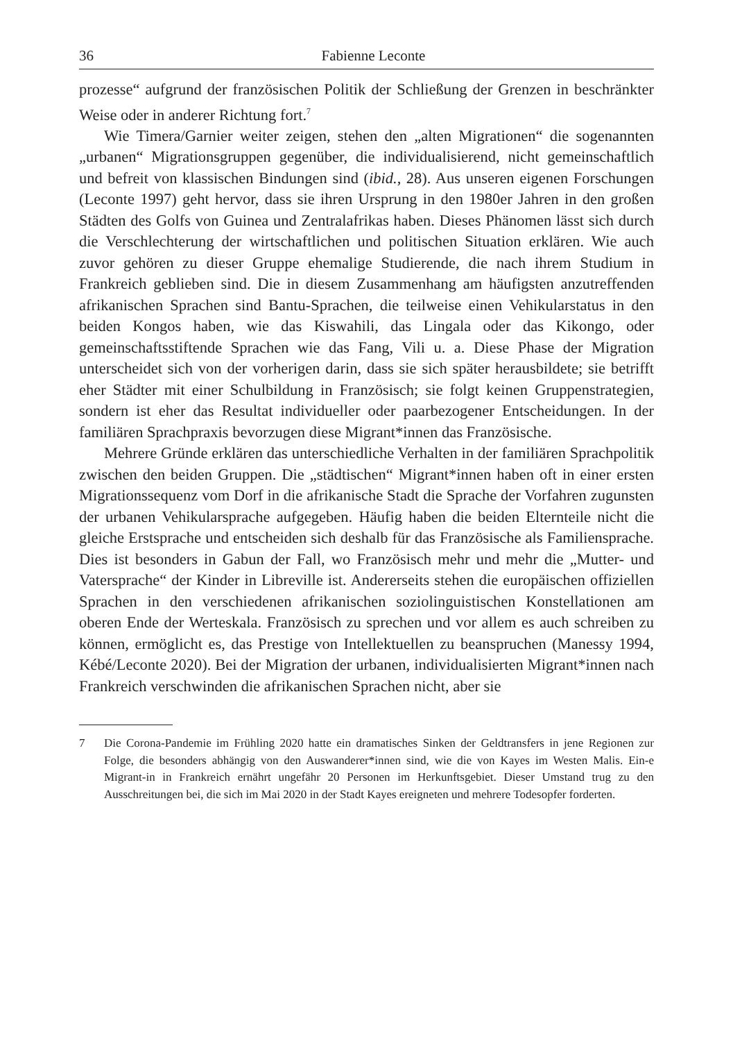36 Fabienne Leconte
prozesse“ aufgrund der französischen Politik der Schließung der Grenzen in beschränkter Weise oder in anderer Richtung fort.<sup>7</sup>
Wie Timera/Garnier weiter zeigen, stehen den „alten Migrationen“ die sogenannten „urbanen“ Migrationsgruppen gegenüber, die individualisierend, nicht gemeinschaftlich und befreit von klassischen Bindungen sind (ibid., 28). Aus unseren eigenen Forschungen (Leconte 1997) geht hervor, dass sie ihren Ursprung in den 1980er Jahren in den großen Städten des Golfs von Guinea und Zentralafrikas haben. Dieses Phänomen lässt sich durch die Verschlechterung der wirtschaftlichen und politischen Situation erklären. Wie auch zuvor gehören zu dieser Gruppe ehemalige Studierende, die nach ihrem Studium in Frankreich geblieben sind. Die in diesem Zusammenhang am häufigsten anzutreffenden afrikanischen Sprachen sind Bantu-Sprachen, die teilweise einen Vehikularstatus in den beiden Kongos haben, wie das Kiswahili, das Lingala oder das Kikongo, oder gemeinschaftsstiftende Sprachen wie das Fang, Vili u. a. Diese Phase der Migration unterscheidet sich von der vorherigen darin, dass sie sich später herausbildete; sie betrifft eher Städter mit einer Schulbildung in Französisch; sie folgt keinen Gruppenstrategien, sondern ist eher das Resultat individueller oder paarbezogener Entscheidungen. In der familiären Sprachpraxis bevorzugen diese Migrant*innen das Französische.
Mehrere Gründe erklären das unterschiedliche Verhalten in der familiären Sprachpolitik zwischen den beiden Gruppen. Die „städtischen“ Migrant*innen haben oft in einer ersten Migrationssequenz vom Dorf in die afrikanische Stadt die Sprache der Vorfahren zugunsten der urbanen Vehikularsprache aufgegeben. Häufig haben die beiden Elternteile nicht die gleiche Erstsprache und entscheiden sich deshalb für das Französische als Familiensprache. Dies ist besonders in Gabun der Fall, wo Französisch mehr und mehr die „Mutter- und Vatersprache“ der Kinder in Libreville ist. Andererseits stehen die europäischen offiziellen Sprachen in den verschiedenen afrikanischen soziolinguistischen Konstellationen am oberen Ende der Werteskala. Französisch zu sprechen und vor allem es auch schreiben zu können, ermöglicht es, das Prestige von Intellektuellen zu beanspruchen (Manessy 1994, Kébé/Leconte 2020). Bei der Migration der urbanen, individualisierten Migrant*innen nach Frankreich verschwinden die afrikanischen Sprachen nicht, aber sie
7 Die Corona-Pandemie im Frühling 2020 hatte ein dramatisches Sinken der Geldtransfers in jene Regionen zur Folge, die besonders abhängig von den Auswanderer*innen sind, wie die von Kayes im Westen Malis. Ein-e Migrant-in in Frankreich ernährt ungefähr 20 Personen im Herkunftsgebiet. Dieser Umstand trug zu den Ausschreitungen bei, die sich im Mai 2020 in der Stadt Kayes ereigneten und mehrere Todesopfer forderten.